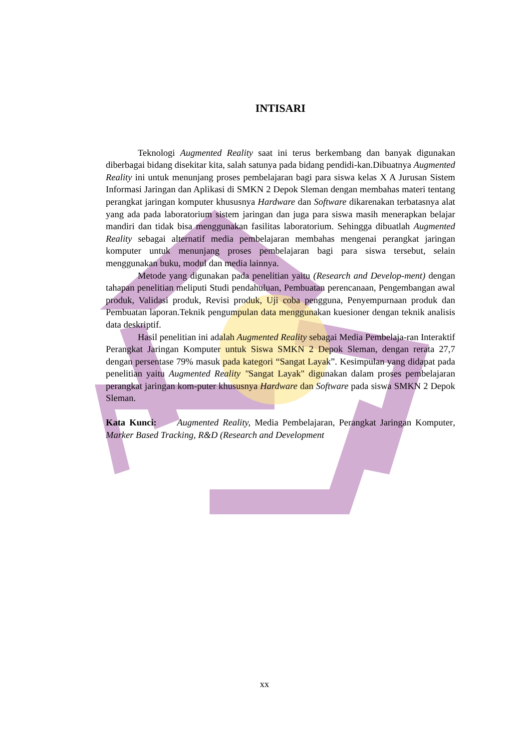INTISARI
Teknologi Augmented Reality saat ini terus berkembang dan banyak digunakan diberbagai bidang disekitar kita, salah satunya pada bidang pendidi-kan.Dibuatnya Augmented Reality ini untuk menunjang proses pembelajaran bagi para siswa kelas X A Jurusan Sistem Informasi Jaringan dan Aplikasi di SMKN 2 Depok Sleman dengan membahas materi tentang perangkat jaringan komputer khususnya Hardware dan Software dikarenakan terbatasnya alat yang ada pada laboratorium sistem jaringan dan juga para siswa masih menerapkan belajar mandiri dan tidak bisa menggunakan fasilitas laboratorium. Sehingga dibuatlah Augmented Reality sebagai alternatif media pembelajaran membahas mengenai perangkat jaringan komputer untuk menunjang proses pembelajaran bagi para siswa tersebut, selain menggunakan buku, modul dan media lainnya.
Metode yang digunakan pada penelitian yaitu (Research and Develop-ment) dengan tahapan penelitian meliputi Studi pendahuluan, Pembuatan perencanaan, Pengembangan awal produk, Validasi produk, Revisi produk, Uji coba pengguna, Penyempurnaan produk dan Pembuatan laporan.Teknik pengumpulan data menggunakan kuesioner dengan teknik analisis data deskriptif.
Hasil penelitian ini adalah Augmented Reality sebagai Media Pembelaja-ran Interaktif Perangkat Jaringan Komputer untuk Siswa SMKN 2 Depok Sleman, dengan rerata 27,7 dengan persentase 79% masuk pada kategori “Sangat Layak”. Kesimpulan yang didapat pada penelitian yaitu Augmented Reality "Sangat Layak" digunakan dalam proses pembelajaran perangkat jaringan kom-puter khususnya Hardware dan Software pada siswa SMKN 2 Depok Sleman.
Kata Kunci: Augmented Reality, Media Pembelajaran, Perangkat Jaringan Komputer, Marker Based Tracking, R&D (Research and Development
xx